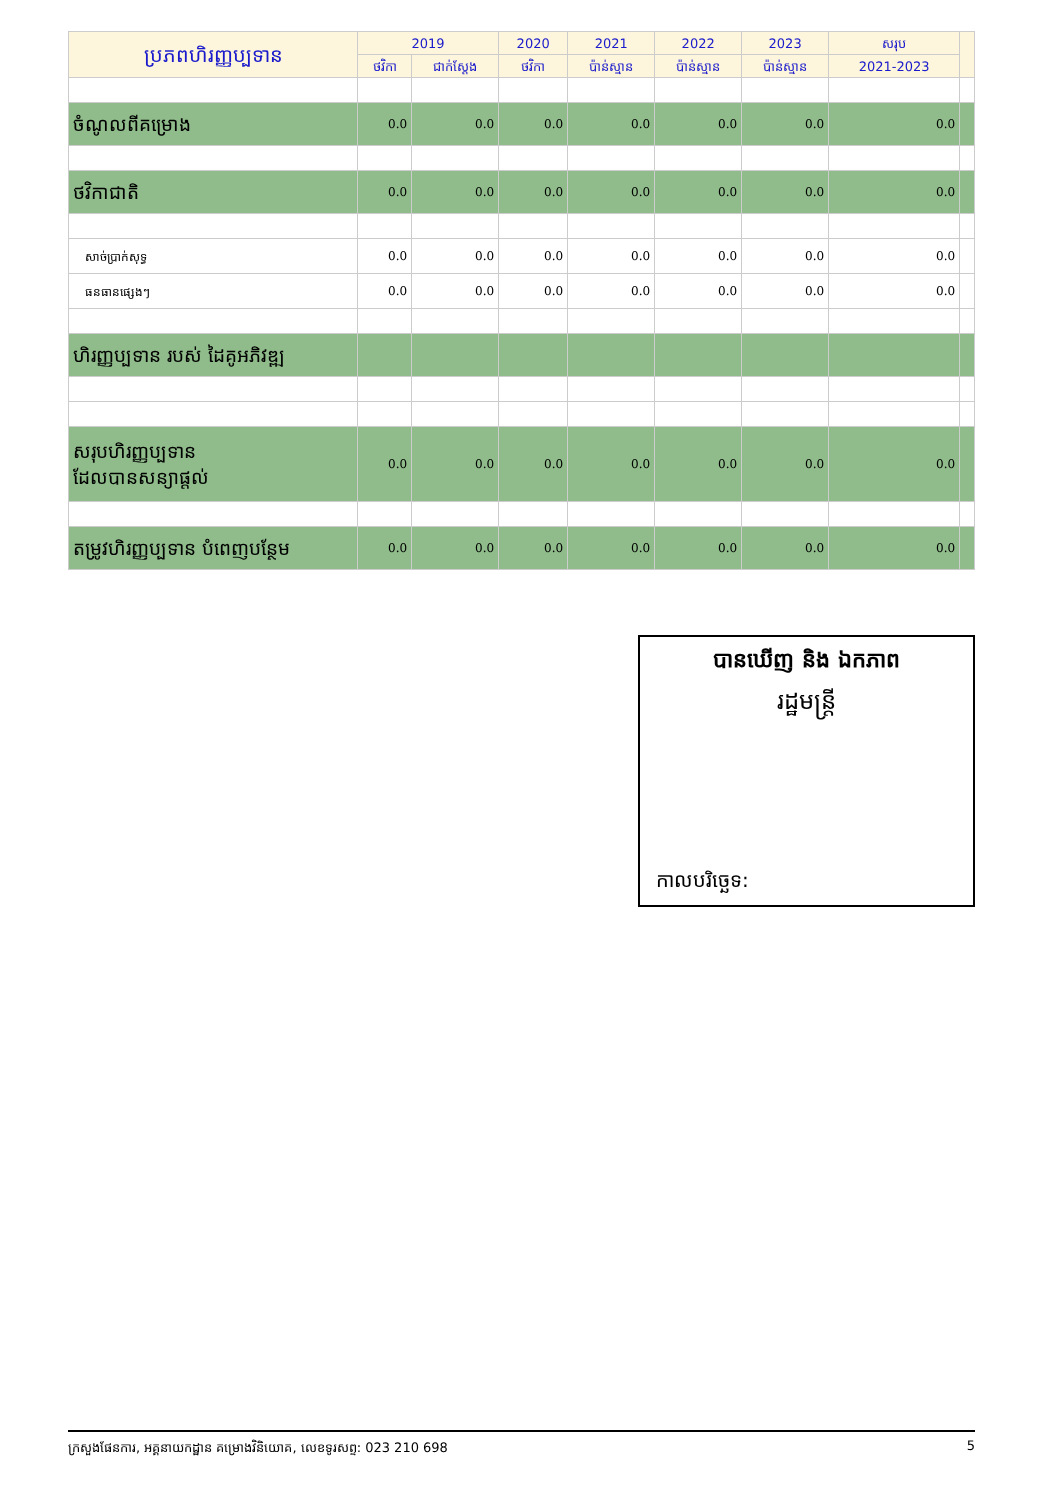| ប្រភពហិរញ្ញប្បទាន | 2019 | | 2020 | 2021 | 2022 | 2023 | សរុប | |
| --- | --- | --- | --- | --- | --- | --- | --- | --- |
| | ថវិកា | ជាក់ស្តែង | ថវិកា | ប៉ាន់ស្មាន | ប៉ាន់ស្មាន | ប៉ាន់ស្មាន | 2021-2023 | |
| ចំណូលពីគម្រោង | 0.0 | 0.0 | 0.0 | 0.0 | 0.0 | 0.0 | 0.0 | |
| ថវិកាជាតិ | 0.0 | 0.0 | 0.0 | 0.0 | 0.0 | 0.0 | 0.0 | |
| សាច់ប្រាក់សុទ្ធ | 0.0 | 0.0 | 0.0 | 0.0 | 0.0 | 0.0 | 0.0 | |
| ធនធានផ្សេងៗ | 0.0 | 0.0 | 0.0 | 0.0 | 0.0 | 0.0 | 0.0 | |
| ហិរញ្ញប្បទាន របស់ ដៃគូអភិវឌ្ឍ | | | | | | | | |
| សរុបហិរញ្ញប្បទាន ដែលបានសន្យាផ្តល់ | 0.0 | 0.0 | 0.0 | 0.0 | 0.0 | 0.0 | 0.0 | |
| តម្រូវហិរញ្ញប្បទាន បំពេញបន្ថែម | 0.0 | 0.0 | 0.0 | 0.0 | 0.0 | 0.0 | 0.0 | |
បានឃើញ និង ឯកភាព
រដ្ឋមន្ត្រី
កាលបរិច្ឆេទ:
ក្រសួងផែនការ, អគ្គនាយកដ្ឋាន គម្រោងវិនិយោគ, លេខទូរសព្ទ: 023 210 698 5